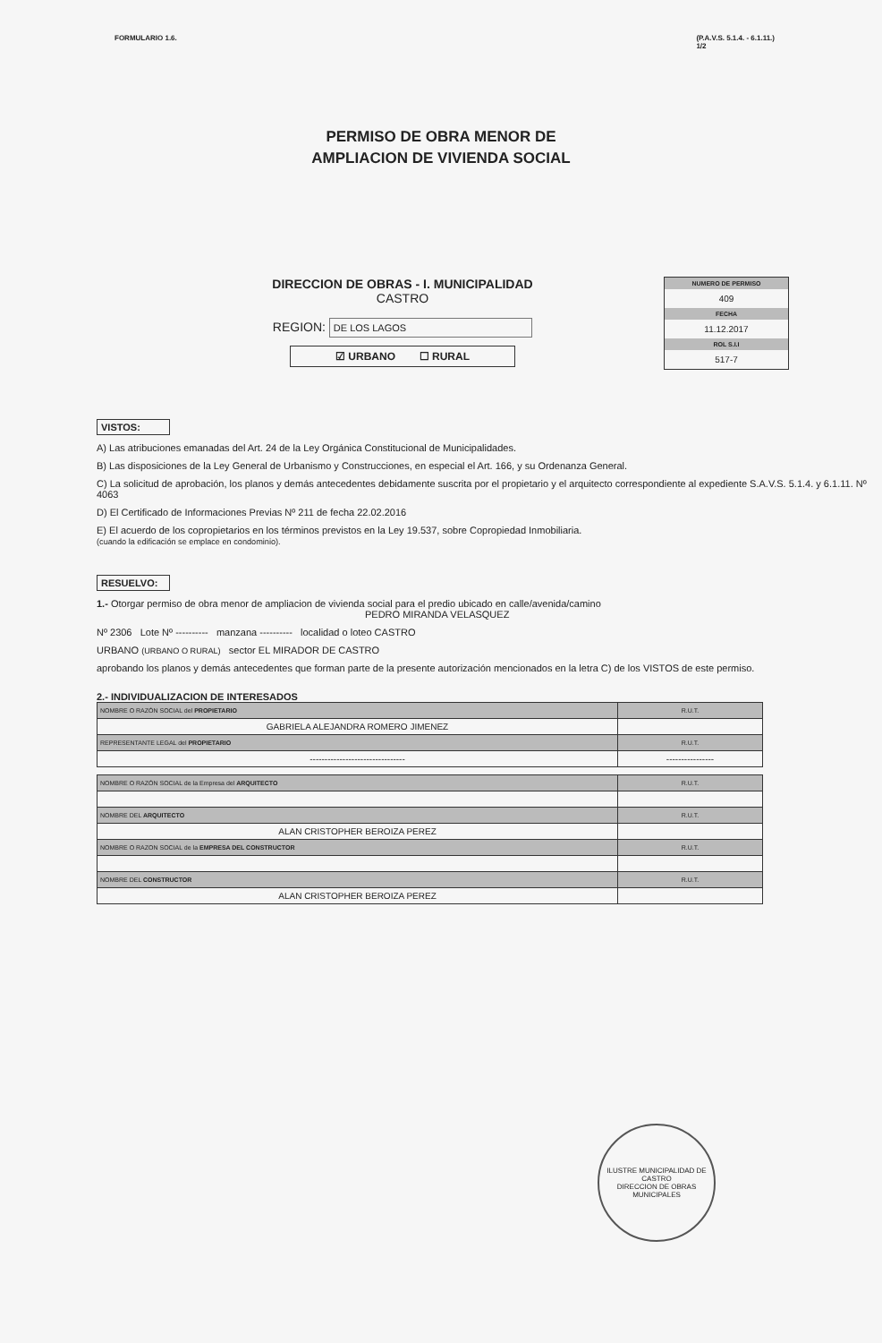FORMULARIO 1.6. (P.A.V.S. 5.1.4. - 6.1.11.)
1/2
PERMISO DE OBRA MENOR DE
AMPLIACION DE VIVIENDA SOCIAL
DIRECCION DE OBRAS - I. MUNICIPALIDAD
CASTRO
REGION: DE LOS LAGOS
☑ URBANO ☐ RURAL
NUMERO DE PERMISO
409
FECHA
11.12.2017
ROL S.I.I
517-7
VISTOS:
A) Las atribuciones emanadas del Art. 24 de la Ley Orgánica Constitucional de Municipalidades.
B) Las disposiciones de la Ley General de Urbanismo y Construcciones, en especial el Art. 166, y su Ordenanza General.
C) La solicitud de aprobación, los planos y demás antecedentes debidamente suscrita por el propietario y el arquitecto correspondiente al expediente S.A.V.S. 5.1.4. y 6.1.11. Nº 4063
D) El Certificado de Informaciones Previas Nº 211 de fecha 22.02.2016
E) El acuerdo de los copropietarios en los términos previstos en la Ley 19.537, sobre Copropiedad Inmobiliaria.
(cuando la edificación se emplace en condominio).
RESUELVO:
1.- Otorgar permiso de obra menor de ampliacion de vivienda social para el predio ubicado en calle/avenida/camino
PEDRO MIRANDA VELASQUEZ
Nº 2306 Lote Nº ---------- manzana ---------- localidad o loteo CASTRO
URBANO (URBANO O RURAL) sector EL MIRADOR DE CASTRO
aprobando los planos y demás antecedentes que forman parte de la presente autorización mencionados en la letra C) de los VISTOS de este permiso.
2.- INDIVIDUALIZACION DE INTERESADOS
| NOMBRE O RAZÓN SOCIAL del PROPIETARIO | R.U.T. |
| GABRIELA ALEJANDRA ROMERO JIMENEZ | |
| REPRESENTANTE LEGAL del PROPIETARIO | R.U.T. |
| -------------------------------- | ---------------- |
| NOMBRE O RAZÓN SOCIAL de la Empresa del ARQUITECTO | R.U.T. |
| NOMBRE DEL ARQUITECTO | R.U.T. |
| ALAN CRISTOPHER BEROIZA PEREZ | |
| NOMBRE O RAZON SOCIAL de la EMPRESA DEL CONSTRUCTOR | R.U.T. |
| NOMBRE DEL CONSTRUCTOR | R.U.T. |
| ALAN CRISTOPHER BEROIZA PEREZ | |
ILUSTRE MUNICIPALIDAD DE CASTRO
DIRECCION DE OBRAS MUNICIPALES